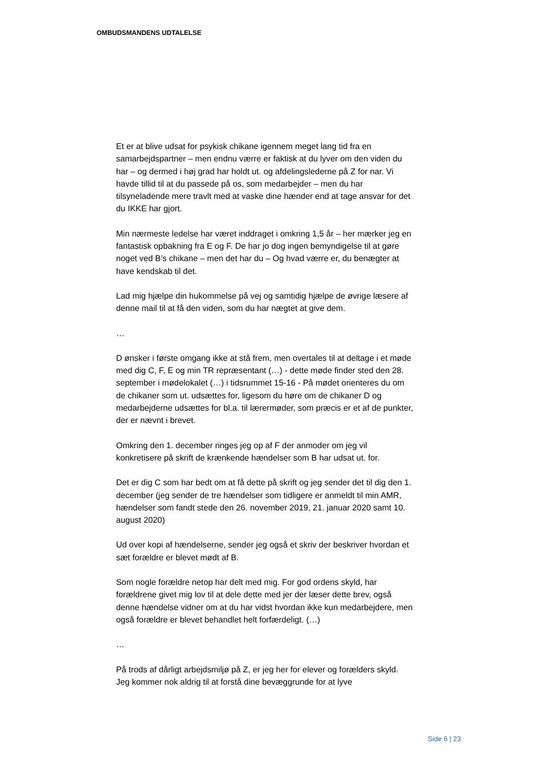OMBUDSMANDENS UDTALELSE
Et er at blive udsat for psykisk chikane igennem meget lang tid fra en samarbejdspartner – men endnu værre er faktisk at du lyver om den viden du har – og dermed i høj grad har holdt ut. og afdelingslederne på Z for nar. Vi havde tillid til at du passede på os, som medarbejder – men du har tilsyneladende mere travlt med at vaske dine hænder end at tage ansvar for det du IKKE har gjort.
Min nærmeste ledelse har været inddraget i omkring 1,5 år – her mærker jeg en fantastisk opbakning fra E og F. De har jo dog ingen bemyndigelse til at gøre noget ved B’s chikane – men det har du – Og hvad værre er, du benægter at have kendskab til det.
Lad mig hjælpe din hukommelse på vej og samtidig hjælpe de øvrige læsere af denne mail til at få den viden, som du har nægtet at give dem.
…
D ønsker i første omgang ikke at stå frem, men overtales til at deltage i et møde med dig C, F, E og min TR repræsentant (…) - dette møde finder sted den 28. september i mødelokalet (…) i tidsrummet 15-16 - På mødet orienteres du om de chikaner som ut. udsættes for, ligesom du høre om de chikaner D og medarbejderne udsættes for bl.a. til lærermøder, som præcis er et af de punkter, der er nævnt i brevet.
Omkring den 1. december ringes jeg op af F der anmoder om jeg vil konkretisere på skrift de krænkende hændelser som B har udsat ut. for.
Det er dig C som har bedt om at få dette på skrift og jeg sender det til dig den 1. december (jeg sender de tre hændelser som tidligere er anmeldt til min AMR, hændelser som fandt stede den 26. november 2019, 21. januar 2020 samt 10. august 2020)
Ud over kopi af hændelserne, sender jeg også et skriv der beskriver hvordan et sæt forældre er blevet mødt af B.
Som nogle forældre netop har delt med mig. For god ordens skyld, har forældrene givet mig lov til at dele dette med jer der læser dette brev, også denne hændelse vidner om at du har vidst hvordan ikke kun medarbejdere, men også forældre er blevet behandlet helt forfærdeligt. (…)
…
På trods af dårligt arbejdsmiljø på Z, er jeg her for elever og forælders skyld. Jeg kommer nok aldrig til at forstå dine bevæggrunde for at lyve
Side 6 | 23